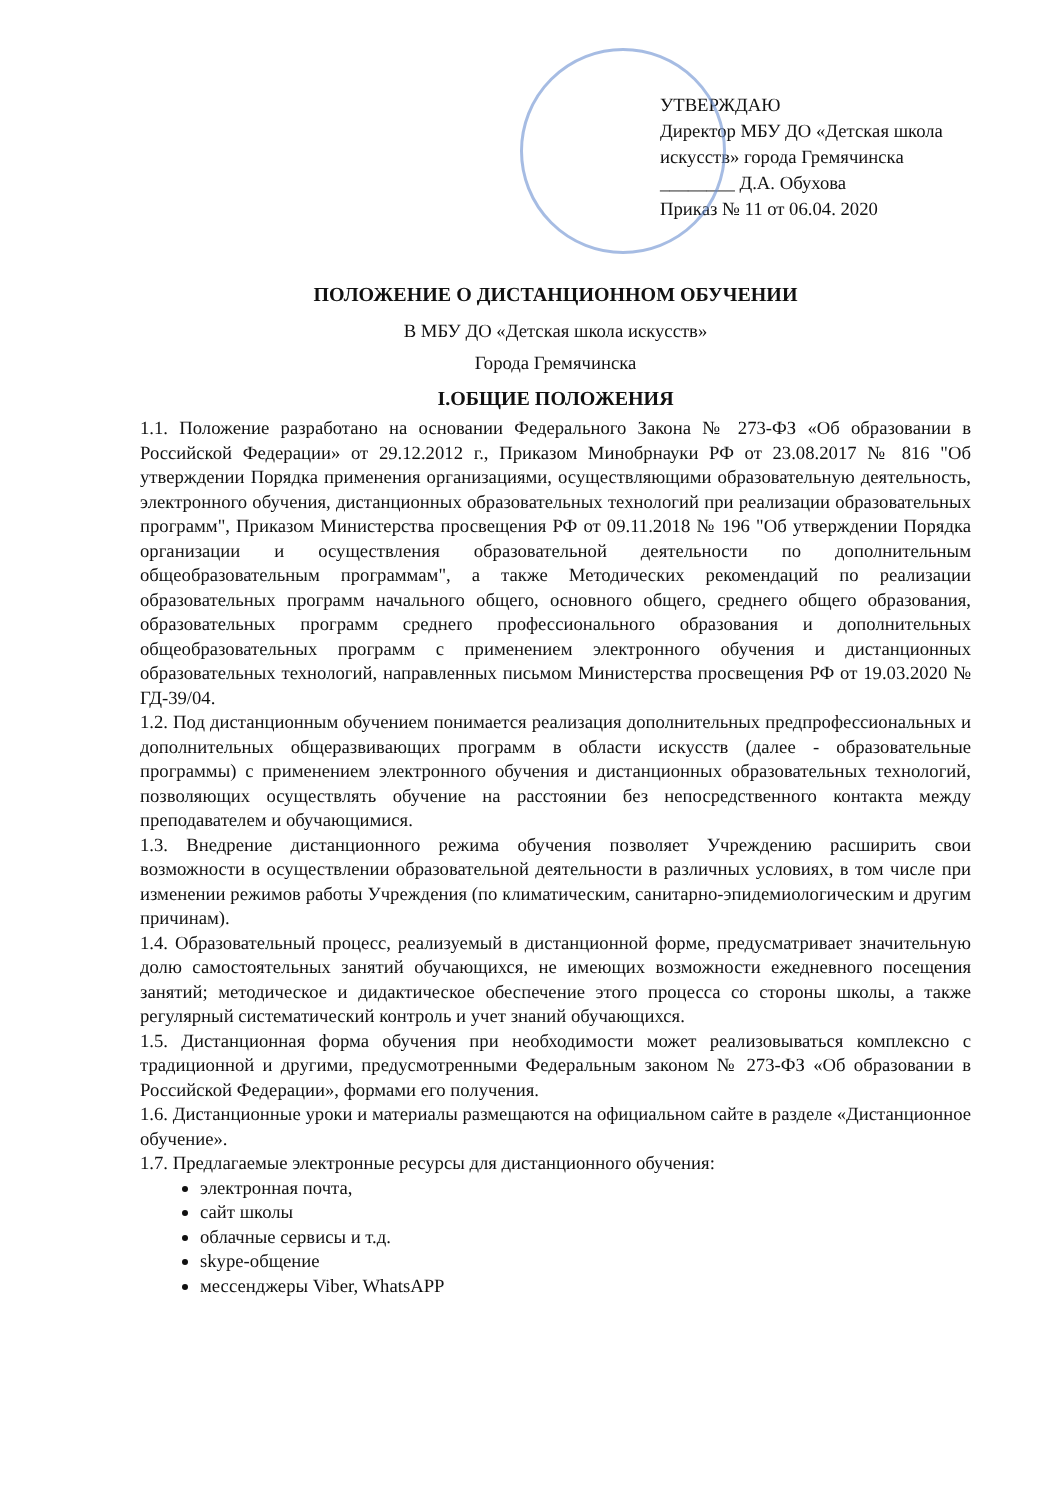УТВЕРЖДАЮ
Директор МБУ ДО «Детская школа искусств» города Гремячинска
________ Д.А. Обухова
Приказ № 11 от 06.04. 2020
ПОЛОЖЕНИЕ О ДИСТАНЦИОННОМ ОБУЧЕНИИ
В МБУ ДО «Детская школа искусств»
Города Гремячинска
I.ОБЩИЕ ПОЛОЖЕНИЯ
1.1. Положение разработано на основании Федерального Закона № 273-ФЗ «Об образовании в Российской Федерации» от 29.12.2012 г., Приказом Минобрнауки РФ от 23.08.2017 № 816 "Об утверждении Порядка применения организациями, осуществляющими образовательную деятельность, электронного обучения, дистанционных образовательных технологий при реализации образовательных программ", Приказом Министерства просвещения РФ от 09.11.2018 № 196 "Об утверждении Порядка организации и осуществления образовательной деятельности по дополнительным общеобразовательным программам", а также Методических рекомендаций по реализации образовательных программ начального общего, основного общего, среднего общего образования, образовательных программ среднего профессионального образования и дополнительных общеобразовательных программ с применением электронного обучения и дистанционных образовательных технологий, направленных письмом Министерства просвещения РФ от 19.03.2020 № ГД-39/04.
1.2. Под дистанционным обучением понимается реализация дополнительных предпрофессиональных и дополнительных общеразвивающих программ в области искусств (далее - образовательные программы) с применением электронного обучения и дистанционных образовательных технологий, позволяющих осуществлять обучение на расстоянии без непосредственного контакта между преподавателем и обучающимися.
1.3. Внедрение дистанционного режима обучения позволяет Учреждению расширить свои возможности в осуществлении образовательной деятельности в различных условиях, в том числе при изменении режимов работы Учреждения (по климатическим, санитарно-эпидемиологическим и другим причинам).
1.4. Образовательный процесс, реализуемый в дистанционной форме, предусматривает значительную долю самостоятельных занятий обучающихся, не имеющих возможности ежедневного посещения занятий; методическое и дидактическое обеспечение этого процесса со стороны школы, а также регулярный систематический контроль и учет знаний обучающихся.
1.5. Дистанционная форма обучения при необходимости может реализовываться комплексно с традиционной и другими, предусмотренными Федеральным законом № 273-ФЗ «Об образовании в Российской Федерации», формами его получения.
1.6. Дистанционные уроки и материалы размещаются на официальном сайте в разделе «Дистанционное обучение».
1.7. Предлагаемые электронные ресурсы для дистанционного обучения:
электронная почта,
сайт школы
облачные сервисы и т.д.
skype-общение
мессенджеры Viber, WhatsAPP